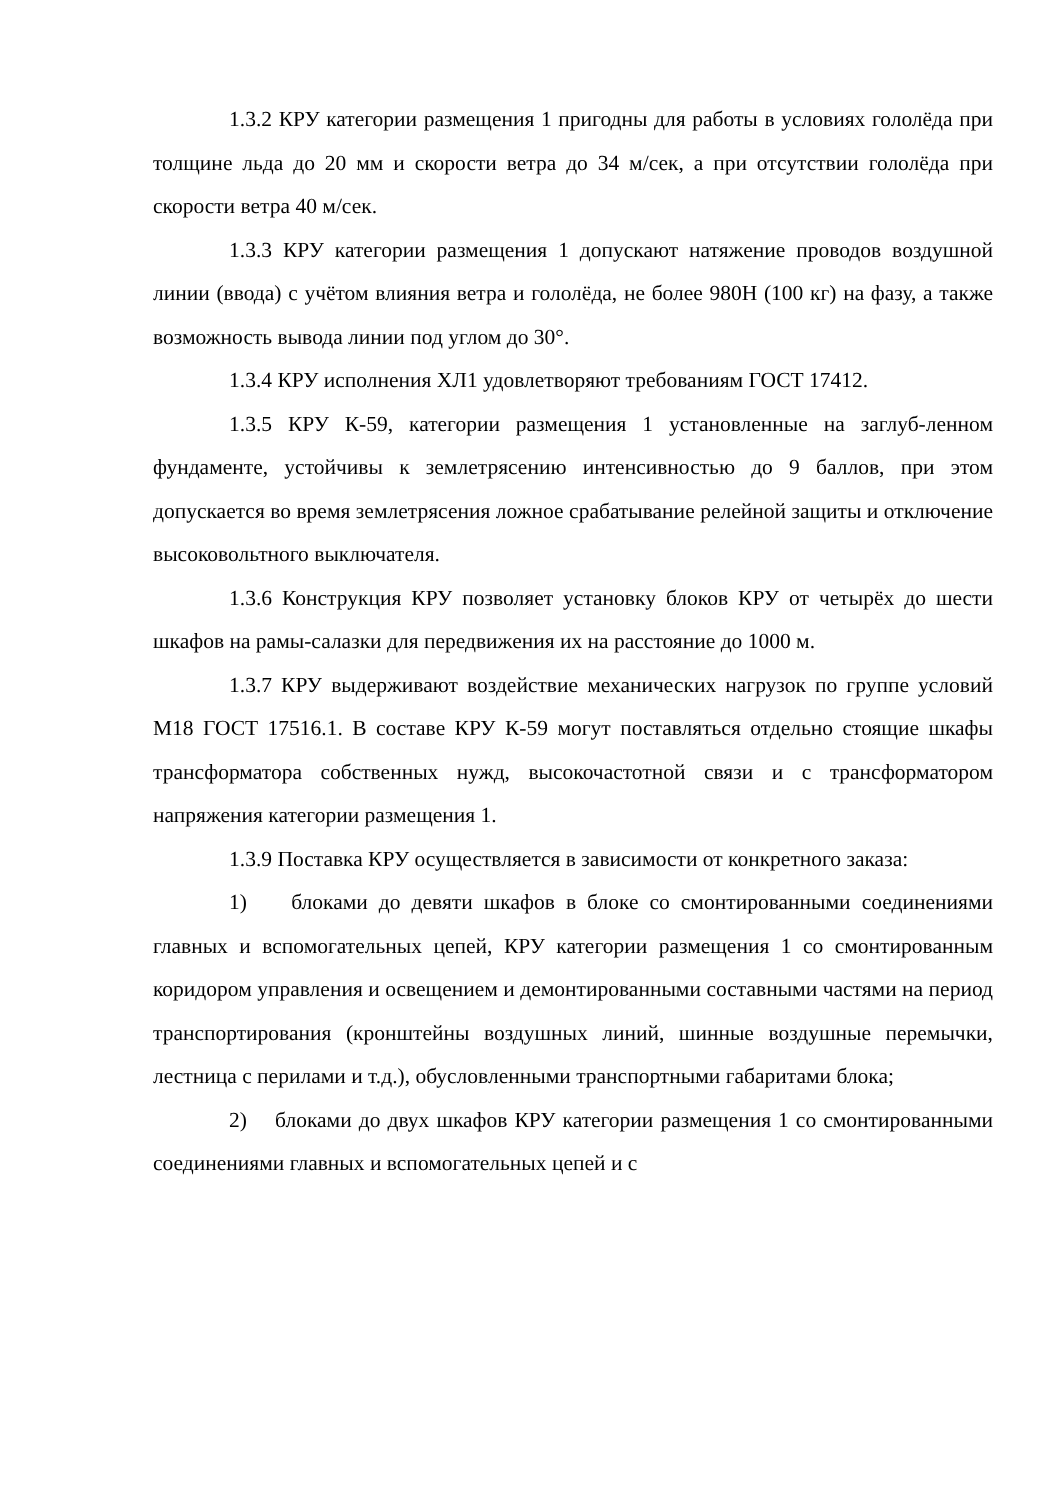1.3.2 КРУ категории размещения 1 пригодны для работы в условиях гололёда при толщине льда до 20 мм и скорости ветра до 34 м/сек, а при отсутствии гололёда при скорости ветра 40 м/сек.
1.3.3 КРУ категории размещения 1 допускают натяжение проводов воздушной линии (ввода) с учётом влияния ветра и гололёда, не более 980Н (100 кг) на фазу, а также возможность вывода линии под углом до 30°.
1.3.4 КРУ исполнения ХЛ1 удовлетворяют требованиям ГОСТ 17412.
1.3.5 КРУ К-59, категории размещения 1 установленные на заглуб-ленном фундаменте, устойчивы к землетрясению интенсивностью до 9 баллов, при этом допускается во время землетрясения ложное срабатывание релейной защиты и отключение высоковольтного выключателя.
1.3.6 Конструкция КРУ позволяет установку блоков КРУ от четырёх до шести шкафов на рамы-салазки для передвижения их на расстояние до 1000 м.
1.3.7 КРУ выдерживают воздействие механических нагрузок по группе условий М18 ГОСТ 17516.1. В составе КРУ К-59 могут поставляться отдельно стоящие шкафы трансформатора собственных нужд, высокочастотной связи и с трансформатором напряжения категории размещения 1.
1.3.9 Поставка КРУ осуществляется в зависимости от конкретного заказа:
1) блоками до девяти шкафов в блоке со смонтированными соединениями главных и вспомогательных цепей, КРУ категории размещения 1 со смонтированным коридором управления и освещением и демонтированными составными частями на период транспортирования (кронштейны воздушных линий, шинные воздушные перемычки, лестница с перилами и т.д.), обусловленными транспортными габаритами блока;
2) блоками до двух шкафов КРУ категории размещения 1 со смонтированными соединениями главных и вспомогательных цепей и с